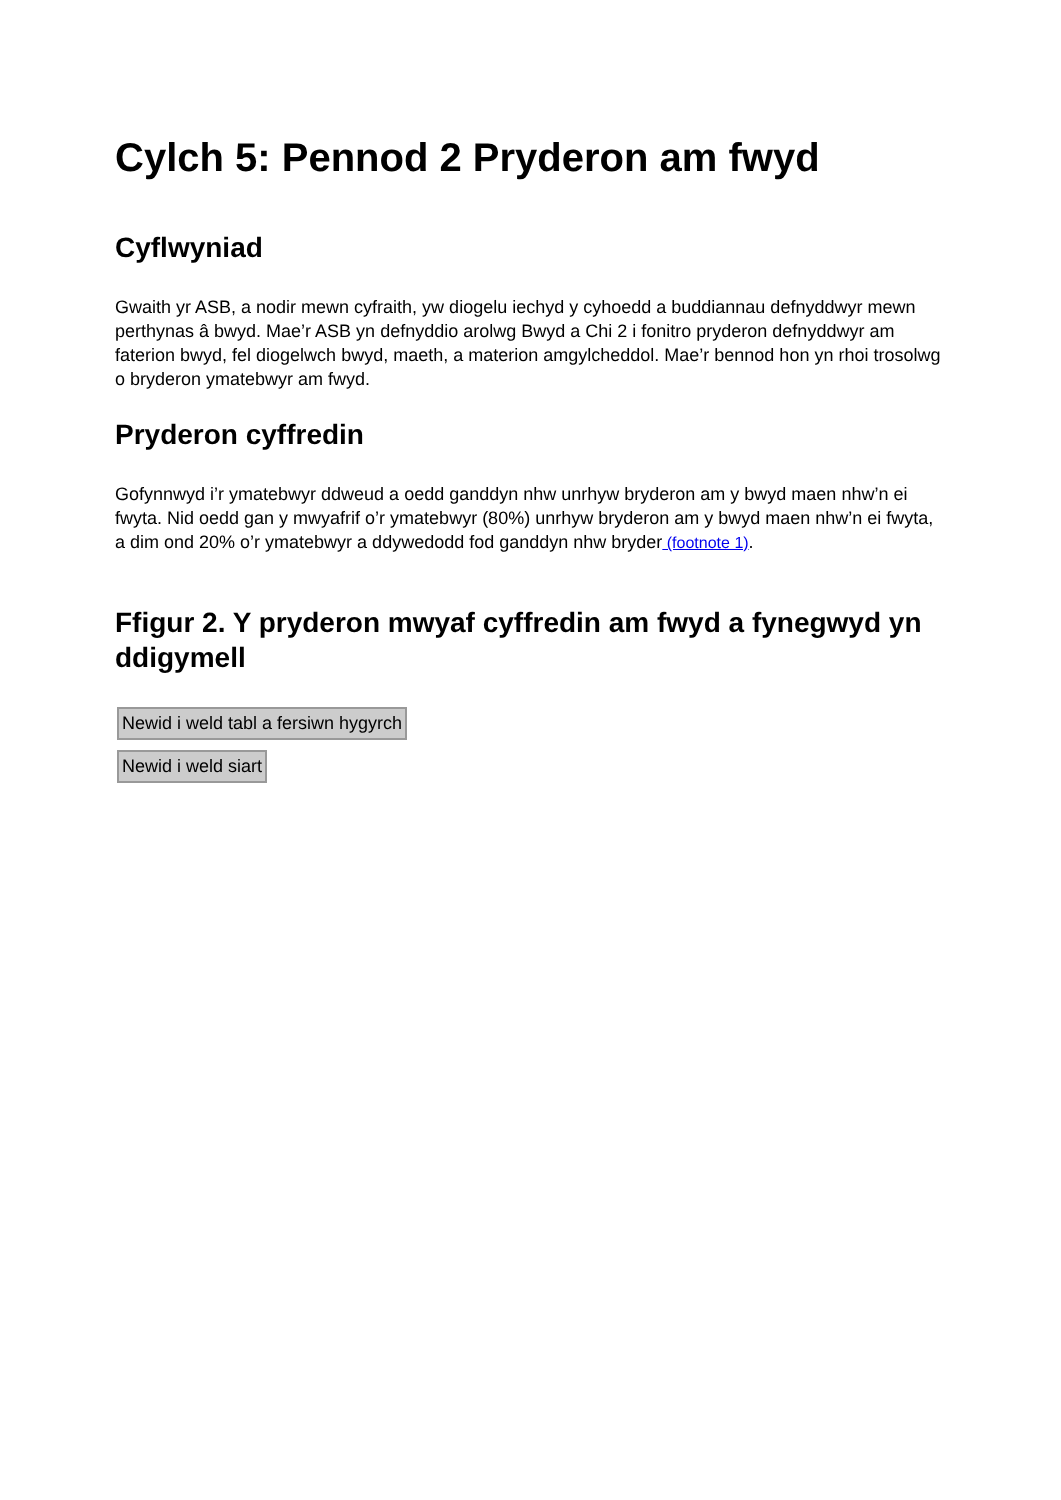Cylch 5: Pennod 2 Pryderon am fwyd
Cyflwyniad
Gwaith yr ASB, a nodir mewn cyfraith, yw diogelu iechyd y cyhoedd a buddiannau defnyddwyr mewn perthynas â bwyd. Mae’r ASB yn defnyddio arolwg Bwyd a Chi 2 i fonitro pryderon defnyddwyr am faterion bwyd, fel diogelwch bwyd, maeth, a materion amgylcheddol. Mae’r bennod hon yn rhoi trosolwg o bryderon ymatebwyr am fwyd.
Pryderon cyffredin
Gofynnwyd i’r ymatebwyr ddweud a oedd ganddyn nhw unrhyw bryderon am y bwyd maen nhw’n ei fwyta. Nid oedd gan y mwyafrif o’r ymatebwyr (80%) unrhyw bryderon am y bwyd maen nhw’n ei fwyta, a dim ond 20% o’r ymatebwyr a ddywedodd fod ganddyn nhw bryder (footnote 1).
Ffigur 2. Y pryderon mwyaf cyffredin am fwyd a fynegwyd yn ddigymell
Newid i weld tabl a fersiwn hygyrch
Newid i weld siart